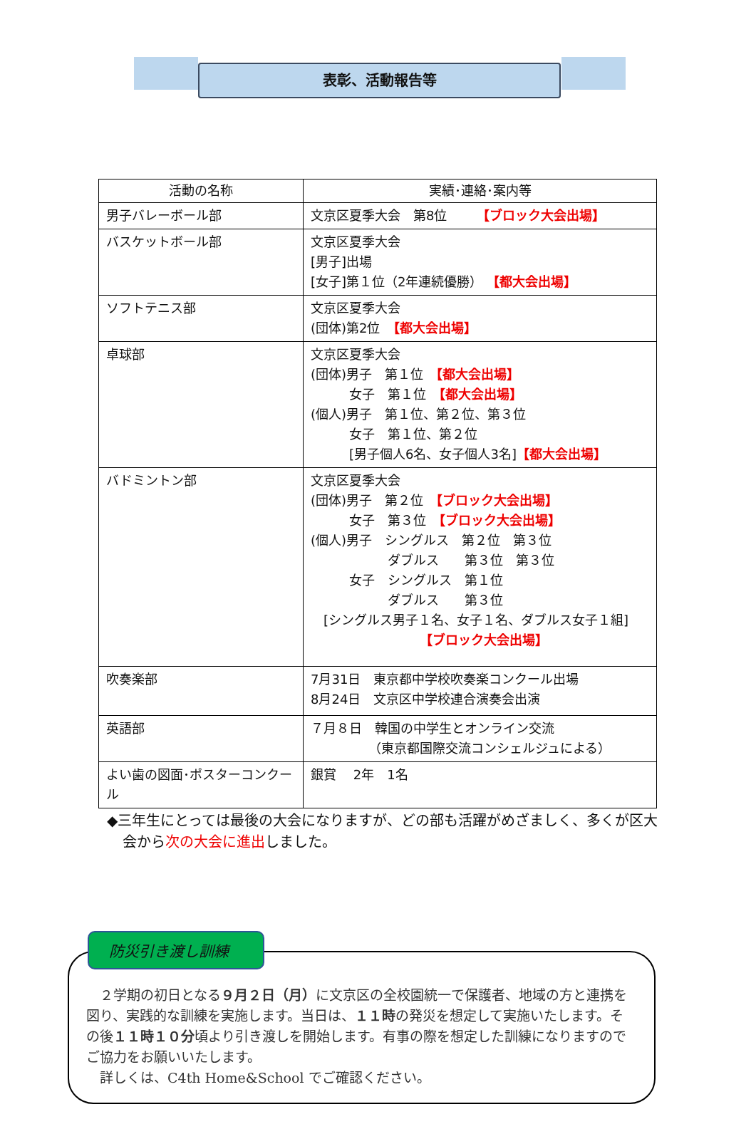表彰、活動報告等
| 活動の名称 | 実績･連絡･案内等 |
| --- | --- |
| 男子バレーボール部 | 文京区夏季大会 第8位 【ブロック大会出場】 |
| バスケットボール部 | 文京区夏季大会 [男子]出場 [女子]第１位（2年連続優勝） 【都大会出場】 |
| ソフトテニス部 | 文京区夏季大会 (団体)第2位 【都大会出場】 |
| 卓球部 | 文京区夏季大会 (団体)男子 第１位 【都大会出場】 女子 第１位 【都大会出場】 (個人)男子 第１位、第２位、第３位 女子 第１位、第２位 [男子個人6名、女子個人3名] 【都大会出場】 |
| バドミントン部 | 文京区夏季大会 (団体)男子 第２位 【ブロック大会出場】 女子 第３位 【ブロック大会出場】 (個人)男子 シングルス 第２位 第３位 ダブルス 第３位 第３位 女子 シングルス 第１位 ダブルス 第３位 [シングルス男子１名、女子１名、ダブルス女子１組] 【ブロック大会出場】 |
| 吹奏楽部 | 7月31日 東京都中学校吹奏楽コンクール出場 8月24日 文京区中学校連合演奏会出演 |
| 英語部 | ７月８日 韓国の中学生とオンライン交流 （東京都国際交流コンシェルジュによる） |
| よい歯の図面･ポスターコンクール | 銀賞 2年 1名 |
◆三年生にとっては最後の大会になりますが、どの部も活躍がめざましく、多くが区大会から次の大会に進出しました。
防災引き渡し訓練
　２学期の初日となる９月２日（月）に文京区の全校園統一で保護者、地域の方と連携を図り、実践的な訓練を実施します。当日は、１１時の発災を想定して実施いたします。その後１１時１０分頃より引き渡しを開始します。有事の際を想定した訓練になりますのでご協力をお願いいたします。
　詳しくは、C4th Home&School でご確認ください。